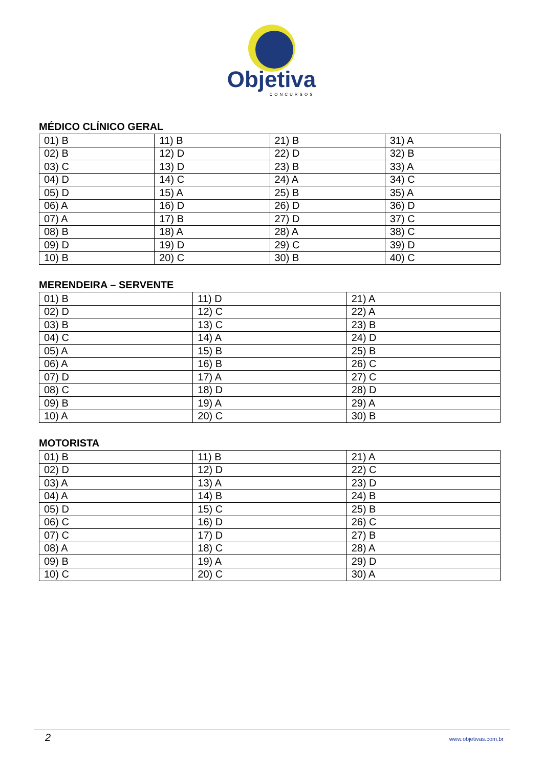Objetiva
CONCURSOS
MÉDICO CLÍNICO GERAL
| 01) B | 11) B | 21) B | 31) A |
| 02) B | 12) D | 22) D | 32) B |
| 03) C | 13) D | 23) B | 33) A |
| 04) D | 14) C | 24) A | 34) C |
| 05) D | 15) A | 25) B | 35) A |
| 06) A | 16) D | 26) D | 36) D |
| 07) A | 17) B | 27) D | 37) C |
| 08) B | 18) A | 28) A | 38) C |
| 09) D | 19) D | 29) C | 39) D |
| 10) B | 20) C | 30) B | 40) C |
MERENDEIRA – SERVENTE
| 01) B | 11) D | 21) A |
| 02) D | 12) C | 22) A |
| 03) B | 13) C | 23) B |
| 04) C | 14) A | 24) D |
| 05) A | 15) B | 25) B |
| 06) A | 16) B | 26) C |
| 07) D | 17) A | 27) C |
| 08) C | 18) D | 28) D |
| 09) B | 19) A | 29) A |
| 10) A | 20) C | 30) B |
MOTORISTA
| 01) B | 11) B | 21) A |
| 02) D | 12) D | 22) C |
| 03) A | 13) A | 23) D |
| 04) A | 14) B | 24) B |
| 05) D | 15) C | 25) B |
| 06) C | 16) D | 26) C |
| 07) C | 17) D | 27) B |
| 08) A | 18) C | 28) A |
| 09) B | 19) A | 29) D |
| 10) C | 20) C | 30) A |
2 www.objetivas.com.br